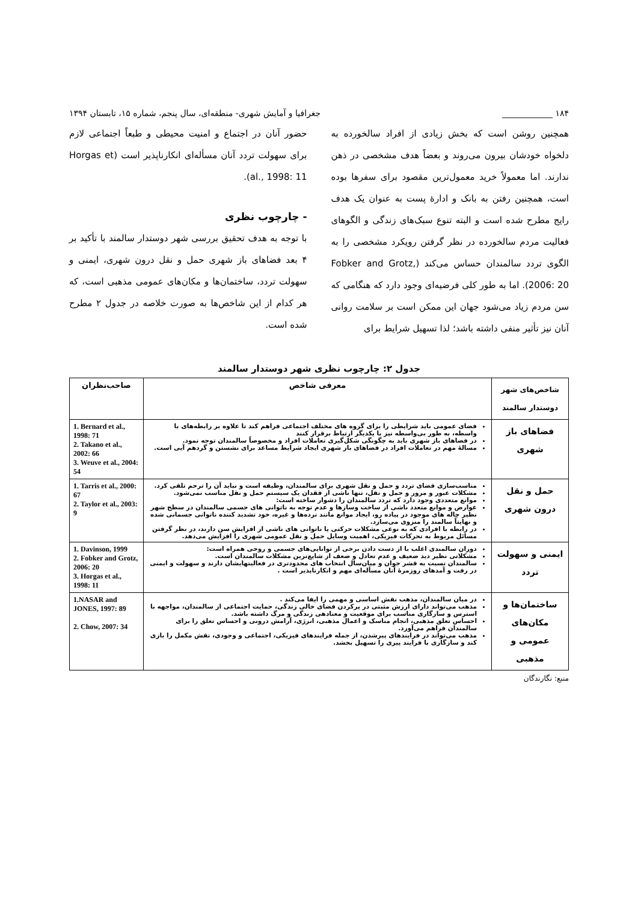۱۸۴ ____________ جغرافیا و آمایش شهری- منطقه‌ای، سال پنجم، شماره ۱۵، تابستان ۱۳۹۴
همچنین روشن است که بخش زیادی از افراد سالخورده به دلخواه خودشان بیرون می‌روند و بعضاً هدف مشخصی در ذهن ندارند. اما معمولاً خرید معمول‌ترین مقصود برای سفرها بوده است، همچنین رفتن به بانک و ادارهٔ پست به عنوان یک هدف رایج مطرح شده است و البته تنوع سبک‌های زندگی و الگوهای فعالیت مردم سالخورده در نظر گرفتن رویکرد مشخصی را به الگوی تردد سالمندان حساس می‌کند (Fobker and Grotz, 2006: 20). اما به طور کلی فرضیه‌ای وجود دارد که هنگامی که سن مردم زیاد می‌شود جهان این ممکن است بر سلامت روانی آنان نیز تأثیر منفی داشته باشد؛ لذا تسهیل شرایط برای
حضور آنان در اجتماع و امنیت محیطی و طبعاً اجتماعی لازم برای سهولت تردد آنان مسأله‌ای انکارناپذیر است (Horgas et al., 1998: 11).
- چارچوب نظری
با توجه به هدف تحقیق بررسی شهر دوستدار سالمند با تأکید بر ۴ بعد فضاهای باز شهری حمل و نقل درون شهری، ایمنی و سهولت تردد، ساختمان‌ها و مکان‌های عمومی مذهبی است، که هر کدام از این شاخص‌ها به صورت خلاصه در جدول ۲ مطرح شده است.
جدول ۲: چارچوب نظری شهر دوستدار سالمند
| شاخص‌های شهر دوستدار سالمند | معرفی شاخص | صاحب‌نظران |
| --- | --- | --- |
| فضاهای باز شهری | فضای عمومی باید شرایطی را برای گروه های مختلف اجتماعی فراهم کند تا علاوه بر رابطه‌های با واسطه، به طور بی‌واسطه نیز با یکدیگر ارتباط برقرار کنند در فضاهای باز شهری باید به چگونگی شکل‌گیری تعاملات افراد و مخصوصاً سالمندان توجه نمود. مسالهٔ مهم در تعاملات افراد در فضاهای باز شهری ایجاد شرایط مساعد برای نشستن و گردهم آیی است. | 1. Bernard et al., 1998: 71 2. Takano et al., 2002: 66 3. Weuve et al., 2004: 54 |
| حمل و نقل درون شهری | مناسب‌سازی فضای تردد و حمل و نقل شهری برای سالمندان، وظیفه است و نباید آن را ترحم تلقی کرد. مشکلات عبور و مرور و حمل و نقل، تنها ناشی از فقدان یک سیستم حمل و نقل مناسب نمی‌شود. موانع متعددی وجود دارد که تردد سالمندان را دشوار ساخته است: عوارض و موانع متعدد ناشی از ساخت وسازها و عدم توجه به ناتوانی های جسمی سالمندان در سطح شهر نظیر چاله های موجود در پیاده رو، ایجاد موانع مانند نرده‌ها و غیره، خود تشدید کننده ناتوانی جسمانی شده و نهایتاً سالمند را منزوی می‌سازد. در رابطه با افرادی که به نوعی مشکلات حرکتی یا ناتوانی های ناشی از افزایش سن دارند، در نظر گرفتن مسائل مربوط به تحرکات فیزیکی، اهمیت وسایل حمل و نقل عمومی شهری را افزایش می‌دهد. | 1. Tarris et al., 2000: 67 2. Taylor et al., 2003: 9 |
| ایمنی و سهولت تردد | دوران سالمندی اغلب با از دست دادن برخی از توانایی‌های جسمی و روحی همراه است: مشکلاتی نظیر دید ضعیف و عدم تعادل و ضعف از شایع‌ترین مشکلات سالمندان است. سالمندان نسبت به قشر جوان و میان‌سال انتخاب های محدودتری در فعالیتهایشان دارند و سهولت و ایمنی در رفت و آمدهای روزمرهٔ آنان مسأله‌ای مهم و انکارناپذیر است . | 1. Davinson, 1999 2. Fobker and Grotz, 2006: 20 3. Horgas et al., 1998: 11 |
| ساختمان‌ها و مکان‌های عمومی و مذهبی | در میان سالمندان، مذهب نقش اساسی و مهمی را ایفا می‌کند . مذهب می‌تواند دارای ارزش مثبتی در پرکردن فضای خالی زندگی، حمایت اجتماعی از سالمندان، مواجهه با استرس و سازگاری مناسب برای موقعیت و معنادهی زندگی و مرگ داشته باشد. احساس تعلق مذهبی، انجام مناسک و اعمال مذهبی، انرژی، آرامش درونی و احساس تعلق را برای سالمندان فراهم می‌آورد. مذهب می‌تواند در فرایندهای پیرشدن، از جمله فرایندهای فیزیکی، اجتماعی و وجودی، نقش مکمل را بازی کند و سازگاری با فرایند پیری را تسهیل بخشد. | 1.NASAR and JONES, 1997: 89 2. Chow, 2007: 34 |
منبع: نگارندگان